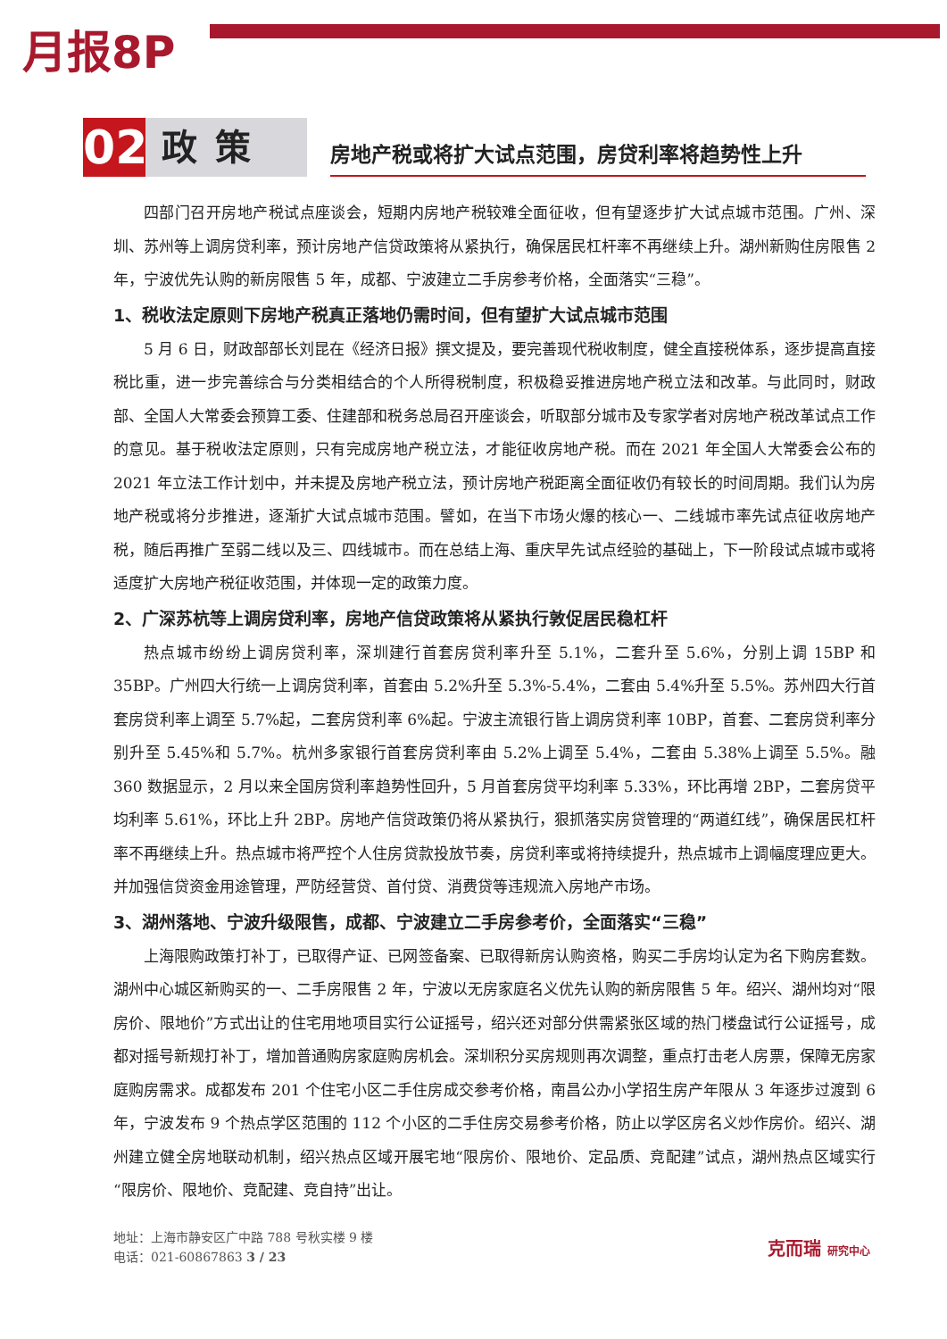月报8P
02
政策
房地产税或将扩大试点范围，房贷利率将趋势性上升
四部门召开房地产税试点座谈会，短期内房地产税较难全面征收，但有望逐步扩大试点城市范围。广州、深圳、苏州等上调房贷利率，预计房地产信贷政策将从紧执行，确保居民杠杆率不再继续上升。湖州新购住房限售 2 年，宁波优先认购的新房限售 5 年，成都、宁波建立二手房参考价格，全面落实“三稳”。
1、税收法定原则下房地产税真正落地仍需时间，但有望扩大试点城市范围
5 月 6 日，财政部部长刘昆在《经济日报》撰文提及，要完善现代税收制度，健全直接税体系，逐步提高直接税比重，进一步完善综合与分类相结合的个人所得税制度，积极稳妥推进房地产税立法和改革。与此同时，财政部、全国人大常委会预算工委、住建部和税务总局召开座谈会，听取部分城市及专家学者对房地产税改革试点工作的意见。基于税收法定原则，只有完成房地产税立法，才能征收房地产税。而在 2021 年全国人大常委会公布的 2021 年立法工作计划中，并未提及房地产税立法，预计房地产税距离全面征收仍有较长的时间周期。我们认为房地产税或将分步推进，逐渐扩大试点城市范围。譬如，在当下市场火爆的核心一、二线城市率先试点征收房地产税，随后再推广至弱二线以及三、四线城市。而在总结上海、重庆早先试点经验的基础上，下一阶段试点城市或将适度扩大房地产税征收范围，并体现一定的政策力度。
2、广深苏杭等上调房贷利率，房地产信贷政策将从紧执行敦促居民稳杠杆
热点城市纷纷上调房贷利率，深圳建行首套房贷利率升至 5.1%，二套升至 5.6%，分别上调 15BP 和 35BP。广州四大行统一上调房贷利率，首套由 5.2%升至 5.3%-5.4%，二套由 5.4%升至 5.5%。苏州四大行首套房贷利率上调至 5.7%起，二套房贷利率 6%起。宁波主流银行皆上调房贷利率 10BP，首套、二套房贷利率分别升至 5.45%和 5.7%。杭州多家银行首套房贷利率由 5.2%上调至 5.4%，二套由 5.38%上调至 5.5%。融 360 数据显示，2 月以来全国房贷利率趋势性回升，5 月首套房贷平均利率 5.33%，环比再增 2BP，二套房贷平均利率 5.61%，环比上升 2BP。房地产信贷政策仍将从紧执行，狠抓落实房贷管理的“两道红线”，确保居民杠杆率不再继续上升。热点城市将严控个人住房贷款投放节奏，房贷利率或将持续提升，热点城市上调幅度理应更大。并加强信贷资金用途管理，严防经营贷、首付贷、消费贷等违规流入房地产市场。
3、湖州落地、宁波升级限售，成都、宁波建立二手房参考价，全面落实“三稳”
上海限购政策打补丁，已取得产证、已网签备案、已取得新房认购资格，购买二手房均认定为名下购房套数。湖州中心城区新购买的一、二手房限售 2 年，宁波以无房家庭名义优先认购的新房限售 5 年。绍兴、湖州均对“限房价、限地价”方式出让的住宅用地项目实行公证摇号，绍兴还对部分供需紧张区域的热门楼盘试行公证摇号，成都对摇号新规打补丁，增加普通购房家庭购房机会。深圳积分买房规则再次调整，重点打击老人房票，保障无房家庭购房需求。成都发布 201 个住宅小区二手住房成交参考价格，南昌公办小学招生房产年限从 3 年逐步过渡到 6 年，宁波发布 9 个热点学区范围的 112 个小区的二手住房交易参考价格，防止以学区房名义炒作房价。绍兴、湖州建立健全房地联动机制，绍兴热点区域开展宅地“限房价、限地价、定品质、竞配建”试点，湖州热点区域实行“限房价、限地价、竞配建、竞自持”出让。
地址：上海市静安区广中路 788 号秋实楼 9 楼
电话：021-60867863 3 / 23
克而瑞 研究中心